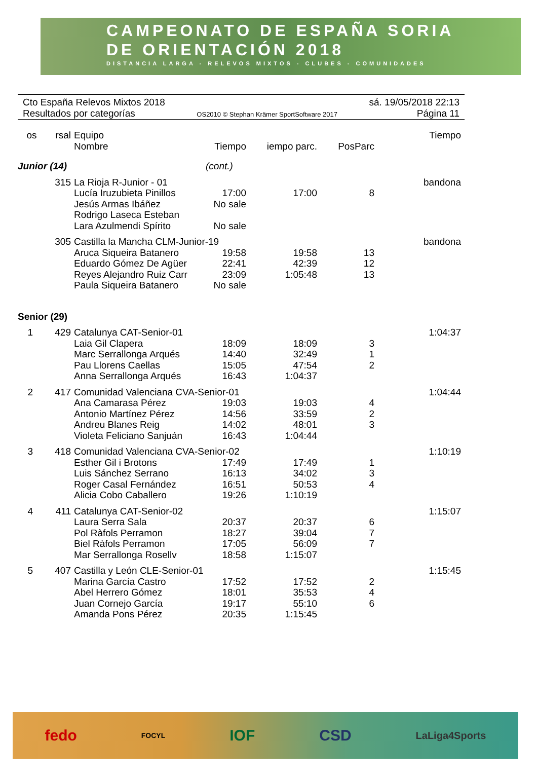CAMPEONATO DE ESPAÑA SORIA
DE ORIENTACIÓN 2018
DISTANCIA LARGA - RELEVOS MIXTOS - CLUBES - COMUNIDADES
Cto España Relevos Mixtos 2018
Resultados por categorías
OS2010 © Stephan Krämer SportSoftware 2017
sá. 19/05/2018 22:13
Página 11
| os | rsal | Equipo Nombre | Tiempo | iempo parc. | PosParc | Tiempo |
| --- | --- | --- | --- | --- | --- | --- |
| Junior (14) | | | (cont.) | | | |
| | 315 | La Rioja R-Junior - 01 | | | | bandona |
| | | Lucía Iruzubieta Pinillos | 17:00 | 17:00 | 8 | |
| | | Jesús Armas Ibáñez | No sale | | | |
| | | Rodrigo Laseca Esteban | | | | |
| | | Lara Azulmendi Spírito | No sale | | | |
| | 305 | Castilla la Mancha CLM-Junior-19 | | | | bandona |
| | | Aruca Siqueira Batanero | 19:58 | 19:58 | 13 | |
| | | Eduardo Gómez De Agüer | 22:41 | 42:39 | 12 | |
| | | Reyes Alejandro Ruiz Carr | 23:09 | 1:05:48 | 13 | |
| | | Paula Siqueira Batanero | No sale | | | |
| Senior (29) | | | | | | |
| 1 | 429 | Catalunya CAT-Senior-01 | | | | 1:04:37 |
| | | Laia Gil Clapera | 18:09 | 18:09 | 3 | |
| | | Marc Serrallonga Arqués | 14:40 | 32:49 | 1 | |
| | | Pau Llorens Caellas | 15:05 | 47:54 | 2 | |
| | | Anna Serrallonga Arqués | 16:43 | 1:04:37 | | |
| 2 | 417 | Comunidad Valenciana CVA-Senior-01 | | | | 1:04:44 |
| | | Ana Camarasa Pérez | 19:03 | 19:03 | 4 | |
| | | Antonio Martínez Pérez | 14:56 | 33:59 | 2 | |
| | | Andreu Blanes Reig | 14:02 | 48:01 | 3 | |
| | | Violeta Feliciano Sanjuán | 16:43 | 1:04:44 | | |
| 3 | 418 | Comunidad Valenciana CVA-Senior-02 | | | | 1:10:19 |
| | | Esther Gil i Brotons | 17:49 | 17:49 | 1 | |
| | | Luis Sánchez Serrano | 16:13 | 34:02 | 3 | |
| | | Roger Casal Fernández | 16:51 | 50:53 | 4 | |
| | | Alicia Cobo Caballero | 19:26 | 1:10:19 | | |
| 4 | 411 | Catalunya CAT-Senior-02 | | | | 1:15:07 |
| | | Laura Serra Sala | 20:37 | 20:37 | 6 | |
| | | Pol Ràfols Perramon | 18:27 | 39:04 | 7 | |
| | | Biel Ràfols Perramon | 17:05 | 56:09 | 7 | |
| | | Mar Serrallonga Rosellv | 18:58 | 1:15:07 | | |
| 5 | 407 | Castilla y León CLE-Senior-01 | | | | 1:15:45 |
| | | Marina García Castro | 17:52 | 17:52 | 2 | |
| | | Abel Herrero Gómez | 18:01 | 35:53 | 4 | |
| | | Juan Cornejo García | 19:17 | 55:10 | 6 | |
| | | Amanda Pons Pérez | 20:35 | 1:15:45 | | |
fedo FOCYL IOF CSD LaLiga4Sports